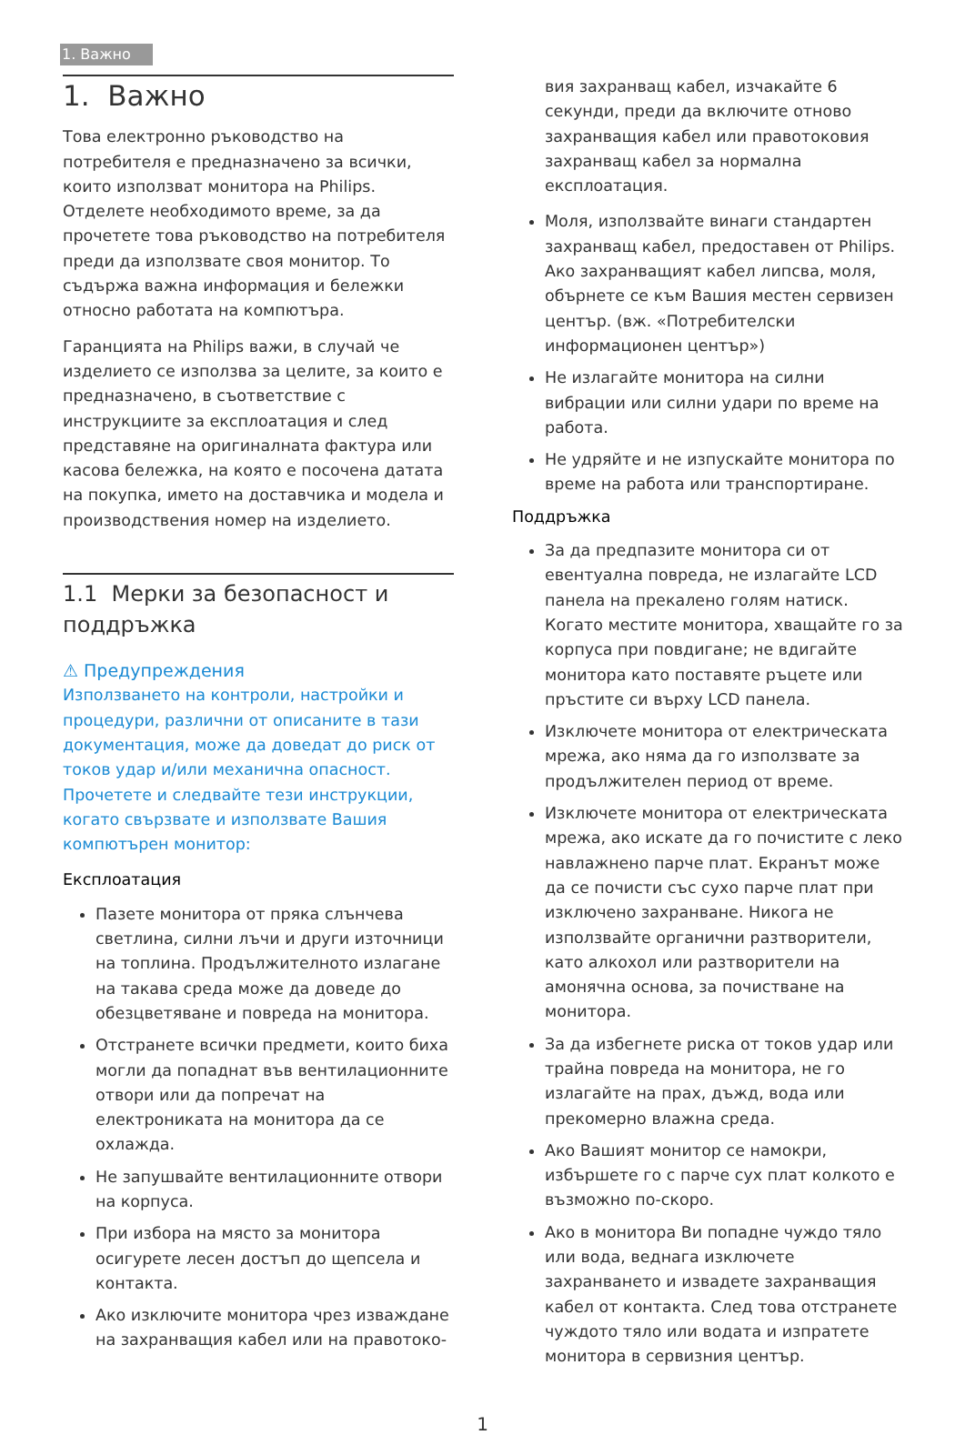1. Важно
1. Важно
Това електронно ръководство на потребителя е предназначено за всички, които използват монитора на Philips. Отделете необходимото време, за да прочетете това ръководство на потребителя преди да използвате своя монитор. То съдържа важна информация и бележки относно работата на компютъра.
Гаранцията на Philips важи, в случай че изделието се използва за целите, за които е предназначено, в съответствие с инструкциите за експлоатация и след представяне на оригиналната фактура или касова бележка, на която е посочена датата на покупка, името на доставчика и модела и производствения номер на изделието.
1.1 Мерки за безопасност и поддръжка
⚠ Предупреждения
Използването на контроли, настройки и процедури, различни от описаните в тази документация, може да доведат до риск от токов удар и/или механична опасност.
Прочетете и следвайте тези инструкции, когато свързвате и използвате Вашия компютърен монитор:
Експлоатация
Пазете монитора от пряка слънчева светлина, силни лъчи и други източници на топлина. Продължителното излагане на такава среда може да доведе до обезцветяване и повреда на монитора.
Отстранете всички предмети, които биха могли да попаднат във вентилационните отвори или да попречат на електрониката на монитора да се охлажда.
Не запушвайте вентилационните отвори на корпуса.
При избора на място за монитора осигурете лесен достъп до щепсела и контакта.
Ако изключите монитора чрез изваждане на захранващия кабел или на правотоко-
вия захранващ кабел, изчакайте 6 секунди, преди да включите отново захранващия кабел или правотоковия захранващ кабел за нормална експлоатация.
Моля, използвайте винаги стандартен захранващ кабел, предоставен от Philips. Ако захранващият кабел липсва, моля, обърнете се към Вашия местен сервизен център. (вж. «Потребителски информационен център»)
Не излагайте монитора на силни вибрации или силни удари по време на работа.
Не удряйте и не изпускайте монитора по време на работа или транспортиране.
Поддръжка
За да предпазите монитора си от евентуална повреда, не излагайте LCD панела на прекалено голям натиск. Когато местите монитора, хващайте го за корпуса при повдигане; не вдигайте монитора като поставяте ръцете или пръстите си върху LCD панела.
Изключете монитора от електрическата мрежа, ако няма да го използвате за продължителен период от време.
Изключете монитора от електрическата мрежа, ако искате да го почистите с леко навлажнено парче плат. Екранът може да се почисти със сухо парче плат при изключено захранване. Никога не използвайте органични разтворители, като алкохол или разтворители на амонячна основа, за почистване на монитора.
За да избегнете риска от токов удар или трайна повреда на монитора, не го излагайте на прах, дъжд, вода или прекомерно влажна среда.
Ако Вашият монитор се намокри, избършете го с парче сух плат колкото е възможно по-скоро.
Ако в монитора Ви попадне чуждо тяло или вода, веднага изключете захранването и извадете захранващия кабел от контакта. След това отстранете чуждото тяло или водата и изпратете монитора в сервизния център.
1